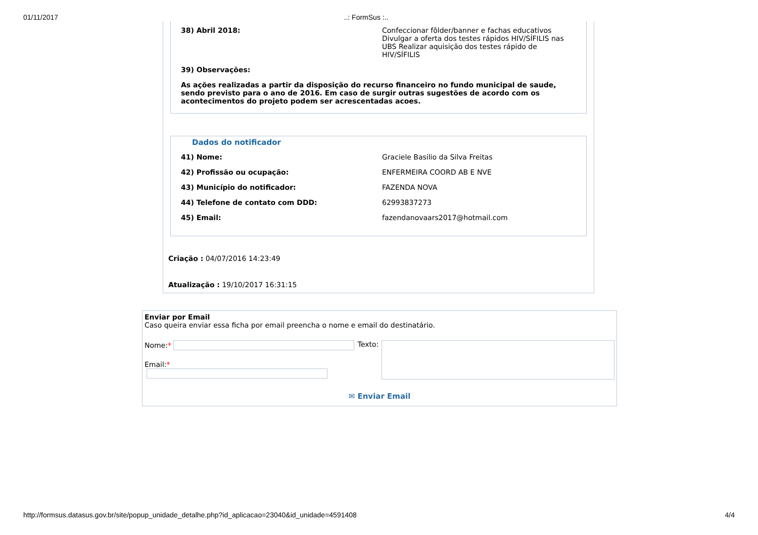01/11/2017..: FormSus :..
38) Abril 2018: Confeccionar fôlder/banner e fachas educativos Divulgar a oferta dos testes rápidos HIV/SÍFILIS nas UBS Realizar aquisição dos testes rápido de HIV/SÍFILIS
39) Observações:
As ações realizadas a partir da disposição do recurso financeiro no fundo municipal de saude, sendo previsto para o ano de 2016. Em caso de surgir outras sugestões de acordo com os acontecimentos do projeto podem ser acrescentadas acoes.
Dados do notificador
41) Nome: Graciele Basilio da Silva Freitas
42) Profissão ou ocupação: ENFERMEIRA COORD AB E NVE
43) Município do notificador: FAZENDA NOVA
44) Telefone de contato com DDD: 62993837273
45) Email: fazendanovaars2017@hotmail.com
Criação : 04/07/2016 14:23:49
Atualização : 19/10/2017 16:31:15
Enviar por Email
Caso queira enviar essa ficha por email preencha o nome e email do destinatário.
Nome:*
Email:*
Texto:
✉ Enviar Email
http://formsus.datasus.gov.br/site/popup_unidade_detalhe.php?id_aplicacao=23040&id_unidade=4591408 4/4